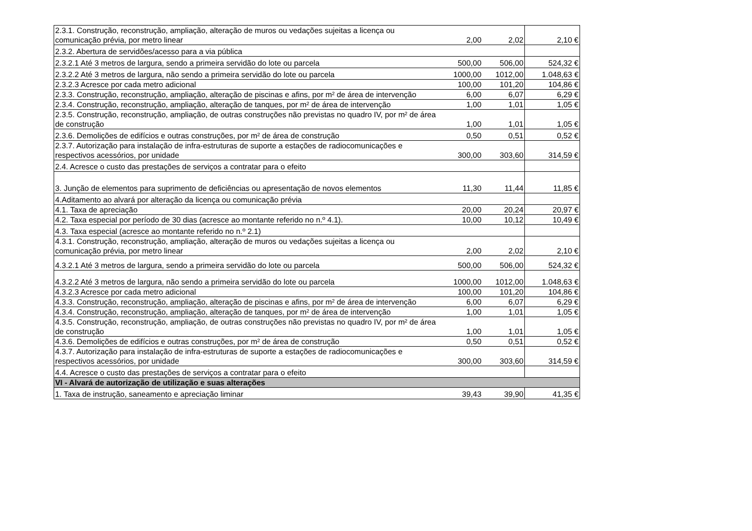| 2.3.1. Construção, reconstrução, ampliação, alteração de muros ou vedações sujeitas a licença ou comunicação prévia, por metro linear | 2,00 | 2,02 | 2,10 € |
| 2.3.2. Abertura de servidões/acesso para a via pública | | | |
| 2.3.2.1 Até 3 metros de largura, sendo a primeira servidão do lote ou parcela | 500,00 | 506,00 | 524,32 € |
| 2.3.2.2 Até 3 metros de largura, não sendo a primeira servidão do lote ou parcela | 1000,00 | 1012,00 | 1.048,63 € |
| 2.3.2.3 Acresce por cada metro adicional | 100,00 | 101,20 | 104,86 € |
| 2.3.3. Construção, reconstrução, ampliação, alteração de piscinas e afins, por m² de área de intervenção | 6,00 | 6,07 | 6,29 € |
| 2.3.4. Construção, reconstrução, ampliação, alteração de tanques, por m² de área de intervenção | 1,00 | 1,01 | 1,05 € |
| 2.3.5. Construção, reconstrução, ampliação, de outras construções não previstas no quadro IV, por m² de área de construção | 1,00 | 1,01 | 1,05 € |
| 2.3.6. Demolições de edifícios e outras construções, por m² de área de construção | 0,50 | 0,51 | 0,52 € |
| 2.3.7. Autorização para instalação de infra-estruturas de suporte a estações de radiocomunicações e respectivos acessórios, por unidade | 300,00 | 303,60 | 314,59 € |
| 2.4. Acresce o custo das prestações de serviços a contratar para o efeito | | | |
| 3. Junção de elementos para suprimento de deficiências ou apresentação de novos elementos | 11,30 | 11,44 | 11,85 € |
| 4.Aditamento ao alvará por alteração da licença ou comunicação prévia | | | |
| 4.1. Taxa de apreciação | 20,00 | 20,24 | 20,97 € |
| 4.2. Taxa especial por período de 30 dias (acresce ao montante referido no n.º 4.1). | 10,00 | 10,12 | 10,49 € |
| 4.3. Taxa especial (acresce ao montante referido no n.º 2.1) | | | |
| 4.3.1. Construção, reconstrução, ampliação, alteração de muros ou vedações sujeitas a licença ou comunicação prévia, por metro linear | 2,00 | 2,02 | 2,10 € |
| 4.3.2.1 Até 3 metros de largura, sendo a primeira servidão do lote ou parcela | 500,00 | 506,00 | 524,32 € |
| 4.3.2.2 Até 3 metros de largura, não sendo a primeira servidão do lote ou parcela | 1000,00 | 1012,00 | 1.048,63 € |
| 4.3.2.3 Acresce por cada metro adicional | 100,00 | 101,20 | 104,86 € |
| 4.3.3. Construção, reconstrução, ampliação, alteração de piscinas e afins, por m² de área de intervenção | 6,00 | 6,07 | 6,29 € |
| 4.3.4. Construção, reconstrução, ampliação, alteração de tanques, por m² de área de intervenção | 1,00 | 1,01 | 1,05 € |
| 4.3.5. Construção, reconstrução, ampliação, de outras construções não previstas no quadro IV, por m² de área de construção | 1,00 | 1,01 | 1,05 € |
| 4.3.6. Demolições de edifícios e outras construções, por m² de área de construção | 0,50 | 0,51 | 0,52 € |
| 4.3.7. Autorização para instalação de infra-estruturas de suporte a estações de radiocomunicações e respectivos acessórios, por unidade | 300,00 | 303,60 | 314,59 € |
| 4.4. Acresce o custo das prestações de serviços a contratar para o efeito | | | |
| VI - Alvará de autorização de utilização e suas alterações | | | |
| 1. Taxa de instrução, saneamento e apreciação liminar | 39,43 | 39,90 | 41,35 € |